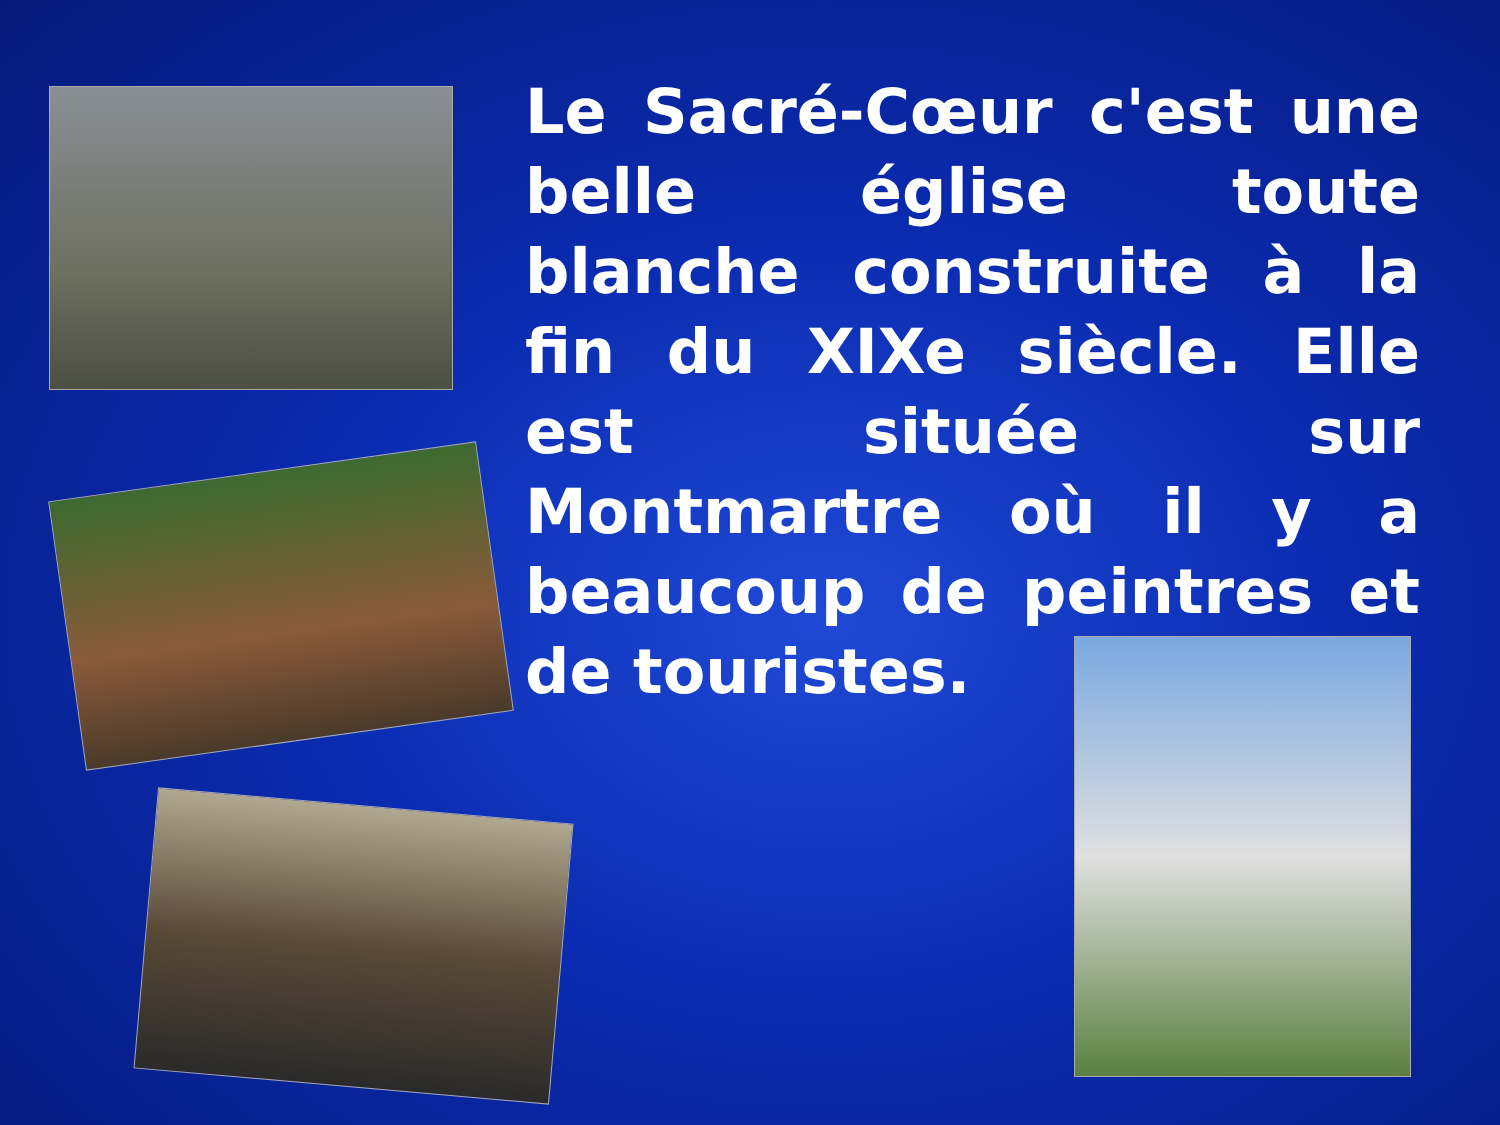Le Sacré-Cœur c'est une belle église toute blanche construite à la fin du XIXe siècle. Elle est située sur Montmartre où il y a beaucoup de peintres et de touristes.